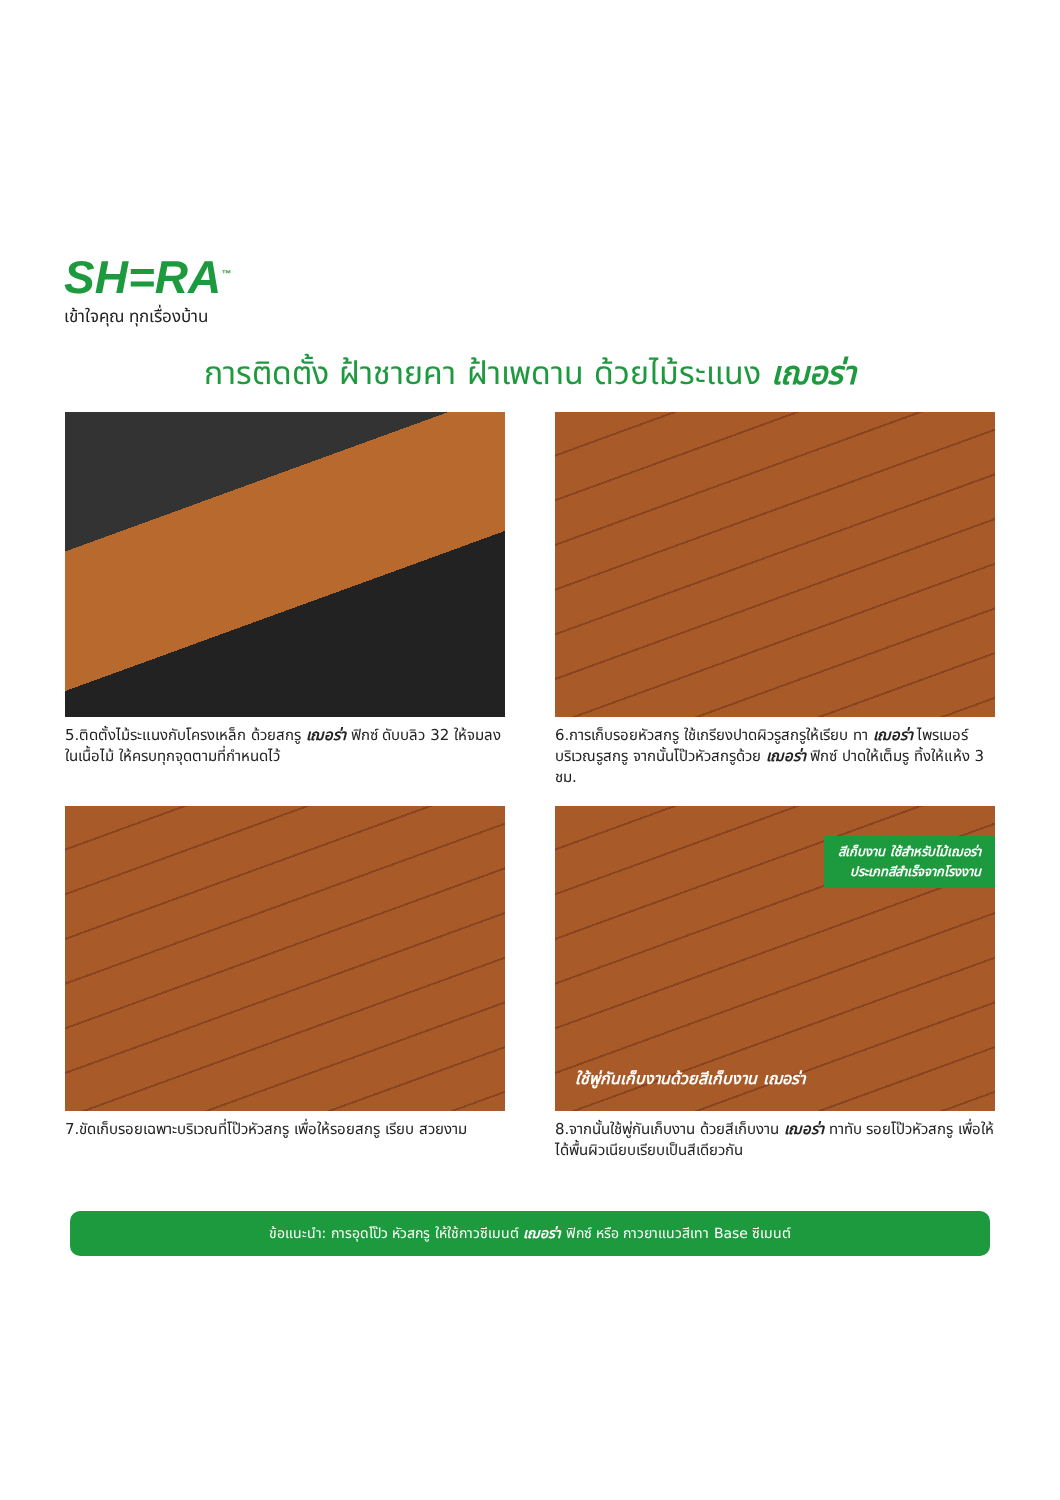SH=RA<sup>™</sup>
เข้าใจคุณ ทุกเรื่องบ้าน
การติดตั้ง ฝ้าชายคา ฝ้าเพดาน ด้วยไม้ระแนง เฌอร่า
5.ติดตั้งไม้ระแนงกับโครงเหล็ก ด้วยสกรู เฌอร่า ฟิกซ์ ดับบลิว 32 ให้จมลงในเนื้อไม้ ให้ครบทุกจุดตามที่กำหนดไว้
6.การเก็บรอยหัวสกรู ใช้เกรียงปาดผิวรูสกรูให้เรียบ ทา เฌอร่า ไพรเมอร์ บริเวณรูสกรู จากนั้นโป๊วหัวสกรูด้วย เฌอร่า ฟิกซ์ ปาดให้เต็มรู ทิ้งให้แห้ง 3 ชม.
7.ขัดเก็บรอยเฉพาะบริเวณที่โป๊วหัวสกรู เพื่อให้รอยสกรู เรียบ สวยงาม
สีเก็บงาน ใช้สำหรับไม้เฌอร่า
ประเภทสีสำเร็จจากโรงงาน
ใช้พู่กันเก็บงานด้วยสีเก็บงาน เฌอร่า
8.จากนั้นใช้พู่กันเก็บงาน ด้วยสีเก็บงาน เฌอร่า ทาทับ รอยโป๊วหัวสกรู เพื่อให้ได้พื้นผิวเนียบเรียบเป็นสีเดียวกัน
ข้อแนะนำ: การอุดโป๊ว หัวสกรู ให้ใช้กาวซีเมนต์ เฌอร่า ฟิกซ์ หรือ กาวยาแนวสีเทา Base ซีเมนต์